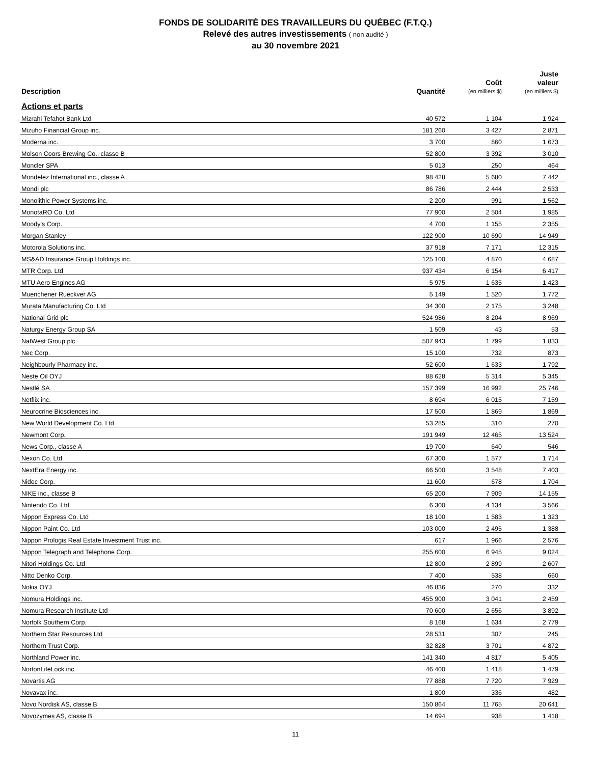FONDS DE SOLIDARITÉ DES TRAVAILLEURS DU QUÉBEC (F.T.Q.)
Relevé des autres investissements ( non audité )
au 30 novembre 2021
| Description | Quantité | Coût (en milliers $) | Juste valeur (en milliers $) |
| --- | --- | --- | --- |
| Actions et parts | | | |
| Mizrahi Tefahot Bank Ltd | 40 572 | 1 104 | 1 924 |
| Mizuho Financial Group inc. | 181 260 | 3 427 | 2 871 |
| Moderna inc. | 3 700 | 860 | 1 673 |
| Molson Coors Brewing Co., classe B | 52 800 | 3 392 | 3 010 |
| Moncler SPA | 5 013 | 250 | 464 |
| Mondelez International inc., classe A | 98 428 | 5 680 | 7 442 |
| Mondi plc | 86 786 | 2 444 | 2 533 |
| Monolithic Power Systems inc. | 2 200 | 991 | 1 562 |
| MonotaRO Co. Ltd | 77 900 | 2 504 | 1 985 |
| Moody's Corp. | 4 700 | 1 155 | 2 355 |
| Morgan Stanley | 122 900 | 10 690 | 14 949 |
| Motorola Solutions inc. | 37 918 | 7 171 | 12 315 |
| MS&AD Insurance Group Holdings inc. | 125 100 | 4 870 | 4 687 |
| MTR Corp. Ltd | 937 434 | 6 154 | 6 417 |
| MTU Aero Engines AG | 5 975 | 1 635 | 1 423 |
| Muenchener Rueckver AG | 5 149 | 1 520 | 1 772 |
| Murata Manufacturing Co. Ltd | 34 300 | 2 175 | 3 248 |
| National Grid plc | 524 986 | 8 204 | 8 969 |
| Naturgy Energy Group SA | 1 509 | 43 | 53 |
| NatWest Group plc | 507 943 | 1 799 | 1 833 |
| Nec Corp. | 15 100 | 732 | 873 |
| Neighbourly Pharmacy inc. | 52 600 | 1 633 | 1 792 |
| Neste Oil OYJ | 88 628 | 5 314 | 5 345 |
| Nestlé SA | 157 399 | 16 992 | 25 746 |
| Netflix inc. | 8 694 | 6 015 | 7 159 |
| Neurocrine Biosciences inc. | 17 500 | 1 869 | 1 869 |
| New World Development Co. Ltd | 53 285 | 310 | 270 |
| Newmont Corp. | 191 949 | 12 465 | 13 524 |
| News Corp., classe A | 19 700 | 640 | 546 |
| Nexon Co. Ltd | 67 300 | 1 577 | 1 714 |
| NextEra Energy inc. | 66 500 | 3 548 | 7 403 |
| Nidec Corp. | 11 600 | 678 | 1 704 |
| NIKE inc., classe B | 65 200 | 7 909 | 14 155 |
| Nintendo Co. Ltd | 6 300 | 4 134 | 3 566 |
| Nippon Express Co. Ltd | 18 100 | 1 583 | 1 323 |
| Nippon Paint Co. Ltd | 103 000 | 2 495 | 1 388 |
| Nippon Prologis Real Estate Investment Trust inc. | 617 | 1 966 | 2 576 |
| Nippon Telegraph and Telephone Corp. | 255 600 | 6 945 | 9 024 |
| Nitori Holdings Co. Ltd | 12 800 | 2 899 | 2 607 |
| Nitto Denko Corp. | 7 400 | 538 | 660 |
| Nokia OYJ | 46 836 | 270 | 332 |
| Nomura Holdings inc. | 455 900 | 3 041 | 2 459 |
| Nomura Research Institute Ltd | 70 600 | 2 656 | 3 892 |
| Norfolk Southern Corp. | 8 168 | 1 634 | 2 779 |
| Northern Star Resources Ltd | 28 531 | 307 | 245 |
| Northern Trust Corp. | 32 828 | 3 701 | 4 872 |
| Northland Power inc. | 141 340 | 4 817 | 5 405 |
| NortonLifeLock inc. | 46 400 | 1 418 | 1 479 |
| Novartis AG | 77 888 | 7 720 | 7 929 |
| Novavax inc. | 1 800 | 336 | 482 |
| Novo Nordisk AS, classe B | 150 864 | 11 765 | 20 641 |
| Novozymes AS, classe B | 14 694 | 938 | 1 418 |
11